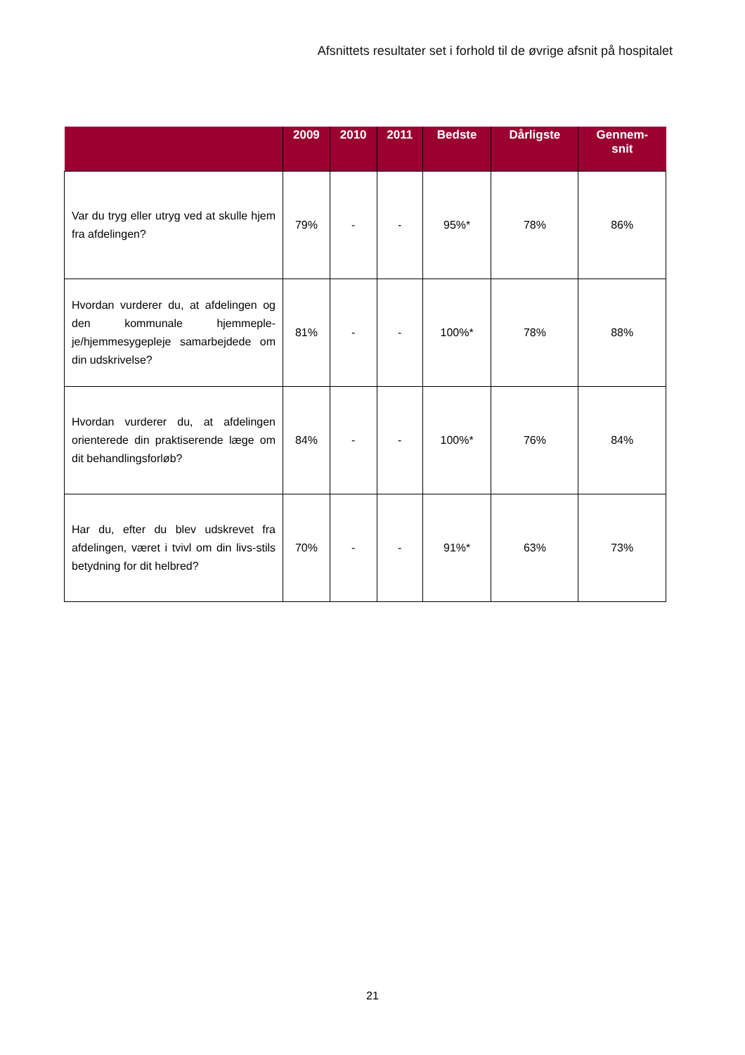Afsnittets resultater set i forhold til de øvrige afsnit på hospitalet
| | 2009 | 2010 | 2011 | Bedste | Dårligste | Gennem- snit |
| --- | --- | --- | --- | --- | --- | --- |
| Var du tryg eller utryg ved at skulle hjem fra afdelingen? | 79% | - | - | 95%* | 78% | 86% |
| Hvordan vurderer du, at afdelingen og den kommunale hjemmeple-je/hjemmesygepleje samarbejdede om din udskrivelse? | 81% | - | - | 100%* | 78% | 88% |
| Hvordan vurderer du, at afdelingen orienterede din praktiserende læge om dit behandlingsforløb? | 84% | - | - | 100%* | 76% | 84% |
| Har du, efter du blev udskrevet fra afdelingen, været i tvivl om din livs-stils betydning for dit helbred? | 70% | - | - | 91%* | 63% | 73% |
21